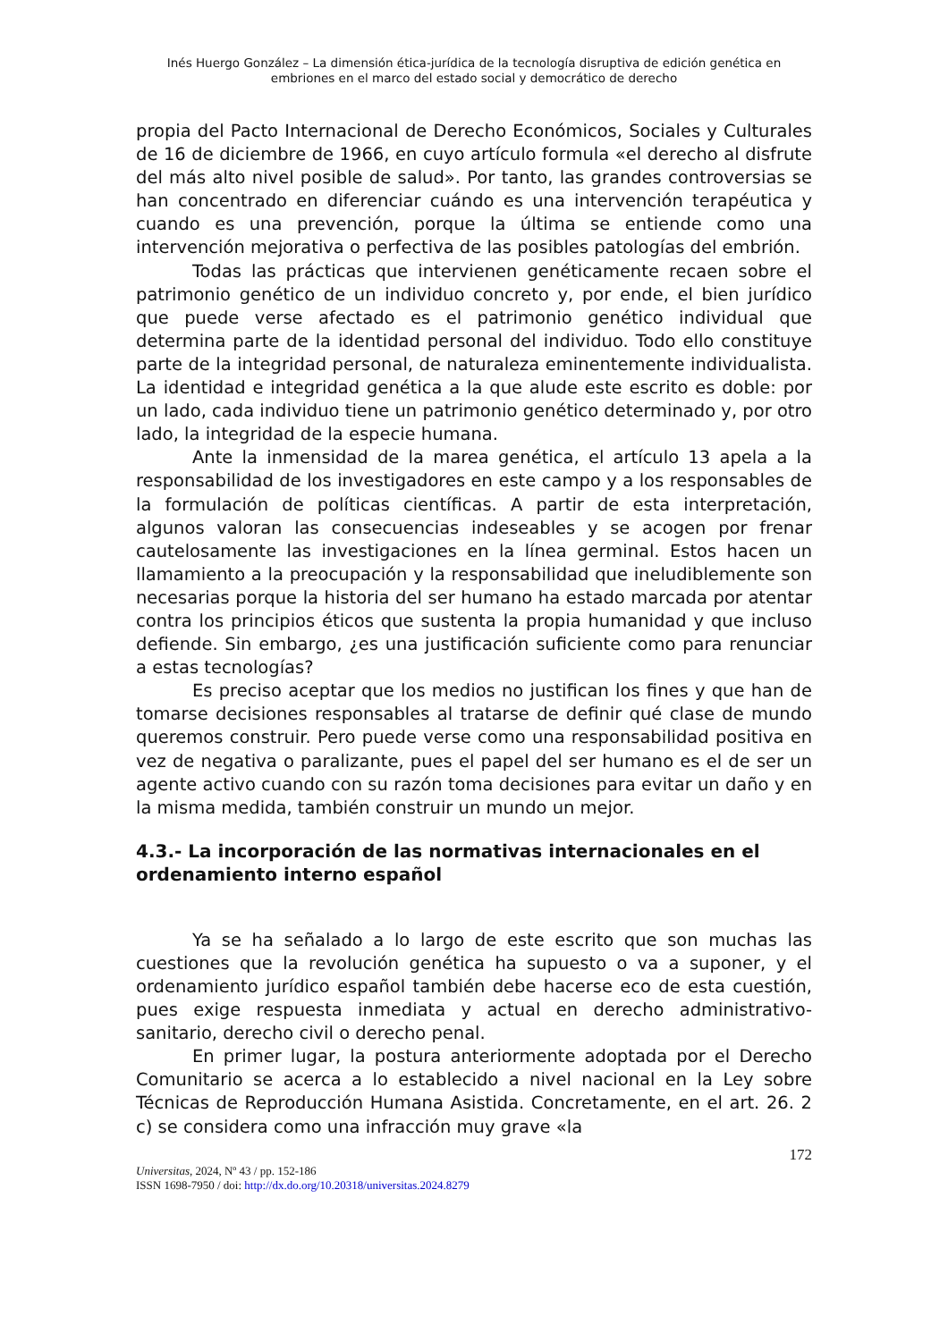Inés Huergo González – La dimensión ética-jurídica de la tecnología disruptiva de edición genética en
embriones en el marco del estado social y democrático de derecho
propia del Pacto Internacional de Derecho Económicos, Sociales y Culturales de 16 de diciembre de 1966, en cuyo artículo formula «el derecho al disfrute del más alto nivel posible de salud». Por tanto, las grandes controversias se han concentrado en diferenciar cuándo es una intervención terapéutica y cuando es una prevención, porque la última se entiende como una intervención mejorativa o perfectiva de las posibles patologías del embrión.
Todas las prácticas que intervienen genéticamente recaen sobre el patrimonio genético de un individuo concreto y, por ende, el bien jurídico que puede verse afectado es el patrimonio genético individual que determina parte de la identidad personal del individuo. Todo ello constituye parte de la integridad personal, de naturaleza eminentemente individualista. La identidad e integridad genética a la que alude este escrito es doble: por un lado, cada individuo tiene un patrimonio genético determinado y, por otro lado, la integridad de la especie humana.
Ante la inmensidad de la marea genética, el artículo 13 apela a la responsabilidad de los investigadores en este campo y a los responsables de la formulación de políticas científicas. A partir de esta interpretación, algunos valoran las consecuencias indeseables y se acogen por frenar cautelosamente las investigaciones en la línea germinal. Estos hacen un llamamiento a la preocupación y la responsabilidad que ineludiblemente son necesarias porque la historia del ser humano ha estado marcada por atentar contra los principios éticos que sustenta la propia humanidad y que incluso defiende. Sin embargo, ¿es una justificación suficiente como para renunciar a estas tecnologías?
Es preciso aceptar que los medios no justifican los fines y que han de tomarse decisiones responsables al tratarse de definir qué clase de mundo queremos construir. Pero puede verse como una responsabilidad positiva en vez de negativa o paralizante, pues el papel del ser humano es el de ser un agente activo cuando con su razón toma decisiones para evitar un daño y en la misma medida, también construir un mundo un mejor.
4.3.- La incorporación de las normativas internacionales en el ordenamiento interno español
Ya se ha señalado a lo largo de este escrito que son muchas las cuestiones que la revolución genética ha supuesto o va a suponer, y el ordenamiento jurídico español también debe hacerse eco de esta cuestión, pues exige respuesta inmediata y actual en derecho administrativo-sanitario, derecho civil o derecho penal.
En primer lugar, la postura anteriormente adoptada por el Derecho Comunitario se acerca a lo establecido a nivel nacional en la Ley sobre Técnicas de Reproducción Humana Asistida. Concretamente, en el art. 26. 2 c) se considera como una infracción muy grave «la
172
Universitas, 2024, Nº 43 / pp. 152-186
ISSN 1698-7950 / doi: http://dx.do.org/10.20318/universitas.2024.8279